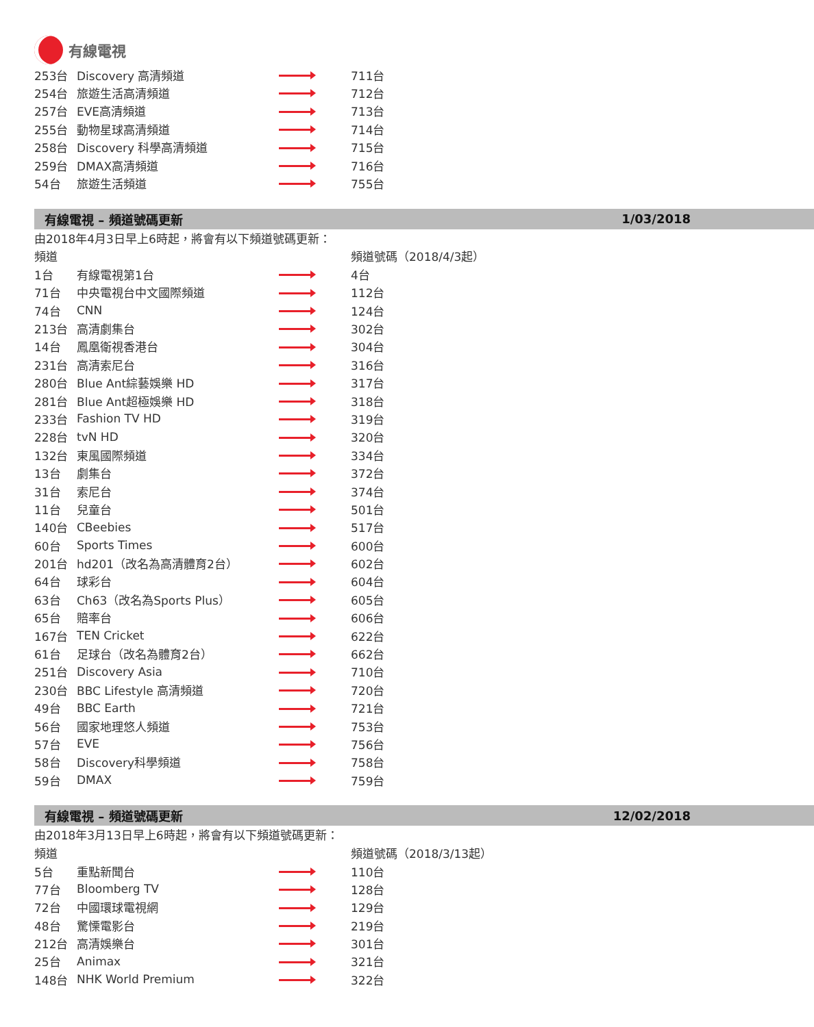有線電視
| 253台 | Discovery 高清頻道 | | 711台 |
| 254台 | 旅遊生活高清頻道 | | 712台 |
| 257台 | EVE高清頻道 | | 713台 |
| 255台 | 動物星球高清頻道 | | 714台 |
| 258台 | Discovery 科學高清頻道 | | 715台 |
| 259台 | DMAX高清頻道 | | 716台 |
| 54台 | 旅遊生活頻道 | | 755台 |
有線電視 – 頻道號碼更新 1/03/2018
由2018年4月3日早上6時起，將會有以下頻道號碼更新：
| 頻道 | | | 頻道號碼（2018/4/3起） |
| 1台 | 有線電視第1台 | | 4台 |
| 71台 | 中央電視台中文國際頻道 | | 112台 |
| 74台 | CNN | | 124台 |
| 213台 | 高清劇集台 | | 302台 |
| 14台 | 鳳凰衛視香港台 | | 304台 |
| 231台 | 高清索尼台 | | 316台 |
| 280台 | Blue Ant綜藝娛樂 HD | | 317台 |
| 281台 | Blue Ant超極娛樂 HD | | 318台 |
| 233台 | Fashion TV HD | | 319台 |
| 228台 | tvN HD | | 320台 |
| 132台 | 東風國際頻道 | | 334台 |
| 13台 | 劇集台 | | 372台 |
| 31台 | 索尼台 | | 374台 |
| 11台 | 兒童台 | | 501台 |
| 140台 | CBeebies | | 517台 |
| 60台 | Sports Times | | 600台 |
| 201台 | hd201（改名為高清體育2台） | | 602台 |
| 64台 | 球彩台 | | 604台 |
| 63台 | Ch63（改名為Sports Plus） | | 605台 |
| 65台 | 賠率台 | | 606台 |
| 167台 | TEN Cricket | | 622台 |
| 61台 | 足球台（改名為體育2台） | | 662台 |
| 251台 | Discovery Asia | | 710台 |
| 230台 | BBC Lifestyle 高清頻道 | | 720台 |
| 49台 | BBC Earth | | 721台 |
| 56台 | 國家地理悠人頻道 | | 753台 |
| 57台 | EVE | | 756台 |
| 58台 | Discovery科學頻道 | | 758台 |
| 59台 | DMAX | | 759台 |
有線電視 – 頻道號碼更新 12/02/2018
由2018年3月13日早上6時起，將會有以下頻道號碼更新：
| 頻道 | | | 頻道號碼（2018/3/13起） |
| 5台 | 重點新聞台 | | 110台 |
| 77台 | Bloomberg TV | | 128台 |
| 72台 | 中國環球電視網 | | 129台 |
| 48台 | 驚慄電影台 | | 219台 |
| 212台 | 高清娛樂台 | | 301台 |
| 25台 | Animax | | 321台 |
| 148台 | NHK World Premium | | 322台 |